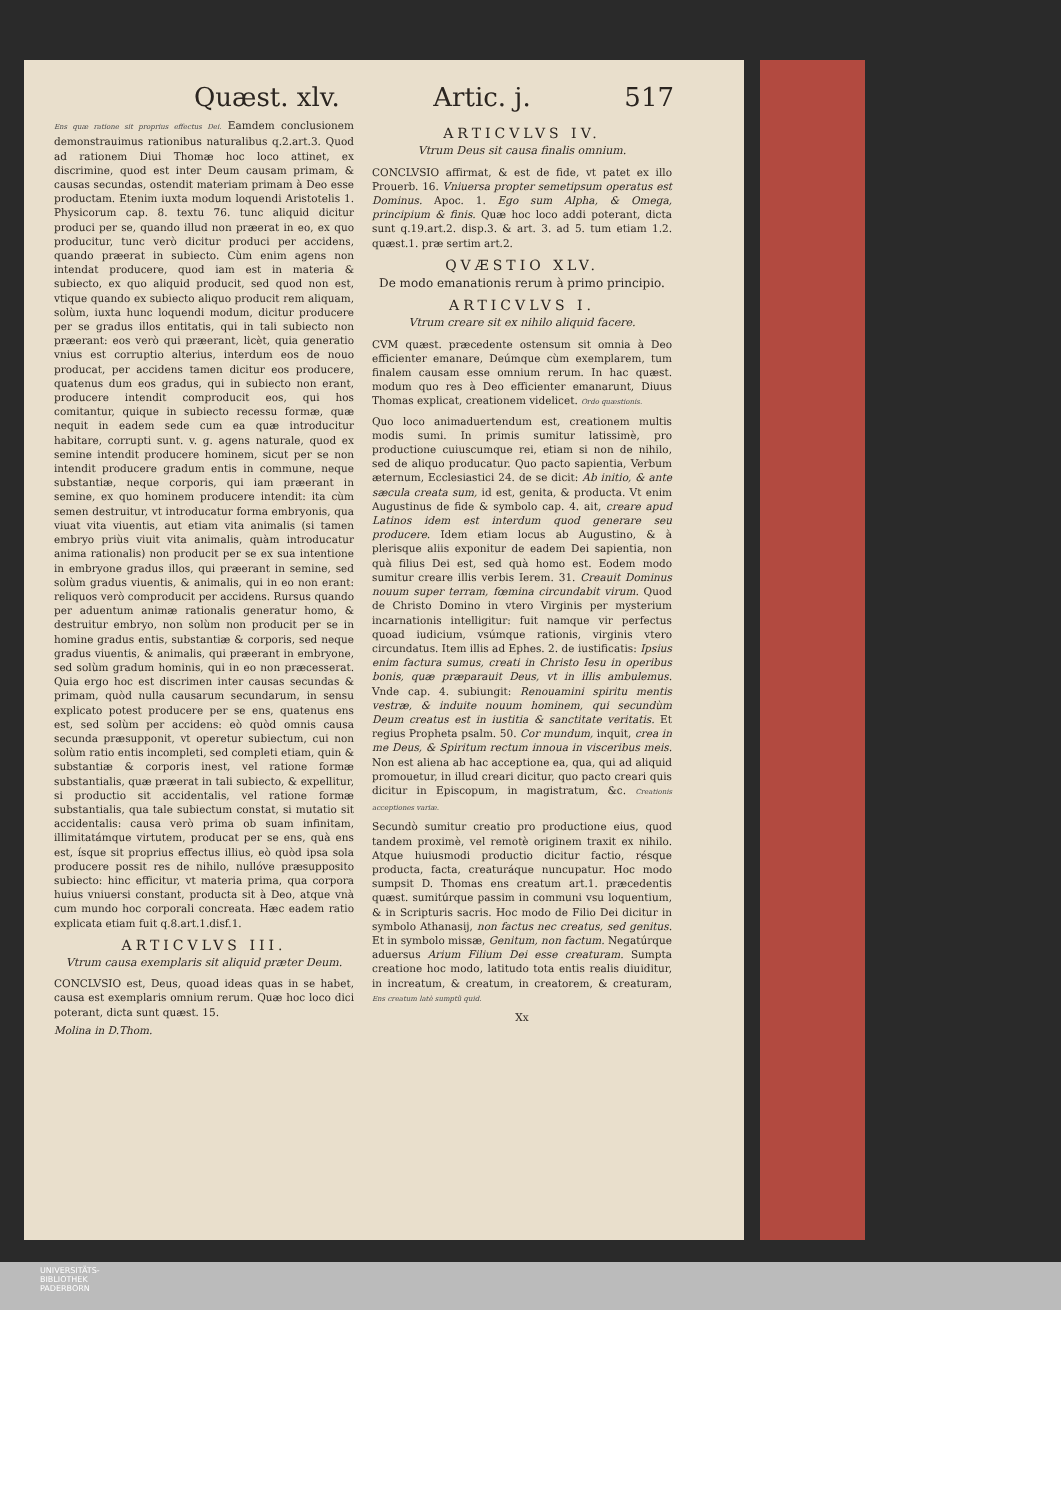Quæst. xlv. Artic. j. 517
Ens quæ ratione sit proprius effectus Dei. Eamdem conclusionem demonstrauimus rationibus naturalibus q.2.art.3. Quod ad rationem Diui Thomæ hoc loco attinet, ex discrimine, quod est inter Deum causam primam, & causas secundas, ostendit materiam primam à Deo esse productam. Etenim iuxta modum loquendi Aristotelis 1. Physicorum cap. 8. textu 76. tunc aliquid dicitur produci per se, quando illud non præerat in eo, ex quo producitur, tunc verò dicitur produci per accidens, quando præerat in subiecto. Cùm enim agens non intendat producere, quod iam est in materia & subiecto, ex quo aliquid producit, sed quod non est, vtique quando ex subiecto aliquo producit rem aliquam, solùm, iuxta hunc loquendi modum, dicitur producere per se gradus illos entitatis, qui in tali subiecto non præerant: eos verò qui præerant, licèt, quia generatio vnius est corruptio alterius, interdum eos de nouo producat, per accidens tamen dicitur eos producere, quatenus dum eos gradus, qui in subiecto non erant, producere intendit comproducit eos, qui hos comitantur, quique in subiecto recessu formæ, quæ nequit in eadem sede cum ea quæ introducitur habitare, corrupti sunt. v. g. agens naturale, quod ex semine intendit producere hominem, sicut per se non intendit producere gradum entis in commune, neque substantiæ, neque corporis, qui iam præerant in semine, ex quo hominem producere intendit: ita cùm semen destruitur, vt introducatur forma embryonis, qua viuat vita viuentis, aut etiam vita animalis (si tamen embryo priùs viuit vita animalis, quàm introducatur anima rationalis) non producit per se ex sua intentione in embryone gradus illos, qui præerant in semine, sed solùm gradus viuentis, & animalis, qui in eo non erant: reliquos verò comproducit per accidens. Rursus quando per aduentum animæ rationalis generatur homo, & destruitur embryo, non solùm non producit per se in homine gradus entis, substantiæ & corporis, sed neque gradus viuentis, & animalis, qui præerant in embryone, sed solùm gradum hominis, qui in eo non præcesserat. Quia ergo hoc est discrimen inter causas secundas & primam, quòd nulla causarum secundarum, in sensu explicato potest producere per se ens, quatenus ens est, sed solùm per accidens: eò quòd omnis causa secunda præsupponit, vt operetur subiectum, cui non solùm ratio entis incompleti, sed completi etiam, quin & substantiæ & corporis inest, vel ratione formæ substantialis, quæ præerat in tali subiecto, & expellitur, si productio sit accidentalis, vel ratione formæ substantialis, qua tale subiectum constat, si mutatio sit accidentalis: causa verò prima ob suam infinitam, illimitatámque virtutem, producat per se ens, quà ens est, ísque sit proprius effectus illius, eò quòd ipsa sola producere possit res de nihilo, nullóve præsupposito subiecto: hinc efficitur, vt materia prima, qua corpora huius vniuersi constant, producta sit à Deo, atque vnà cum mundo hoc corporali concreata. Hæc eadem ratio explicata etiam fuit q.8.art.1.disf.1.
ARTICVLVS III.
Vtrum causa exemplaris sit aliquid præter Deum.
CONCLVSIO est, Deus, quoad ideas quas in se habet, causa est exemplaris omnium rerum. Quæ hoc loco dici poterant, dicta sunt quæst. 15.
Molina in D.Thom.
ARTICVLVS IV.
Vtrum Deus sit causa finalis omnium.
CONCLVSIO affirmat, & est de fide, vt patet ex illo Prouerb. 16. Vniuersa propter semetipsum operatus est Dominus. Apoc. 1. Ego sum Alpha, & Omega, principium & finis. Quæ hoc loco addi poterant, dicta sunt q.19.art.2. disp.3. & art. 3. ad 5. tum etiam 1.2. quæst.1. præ sertim art.2.
QVÆSTIO XLV.
De modo emanationis rerum à primo principio.
ARTICVLVS I.
Vtrum creare sit ex nihilo aliquid facere.
CVM quæst. præcedente ostensum sit omnia à Deo efficienter emanare, Deúmque cùm exemplarem, tum finalem causam esse omnium rerum. In hac quæst. modum quo res à Deo efficienter emanarunt, Diuus Thomas explicat, creationem videlicet. Ordo quæstionis.
Quo loco animaduertendum est, creationem multis modis sumi. In primis sumitur latissimè, pro productione cuiuscumque rei, etiam si non de nihilo, sed de aliquo producatur. Quo pacto sapientia, Verbum æternum, Ecclesiastici 24. de se dicit: Ab initio, & ante sæcula creata sum, id est, genita, & producta. Vt enim Augustinus de fide & symbolo cap. 4. ait, creare apud Latinos idem est interdum quod generare seu producere. Idem etiam locus ab Augustino, & à plerisque aliis exponitur de eadem Dei sapientia, non quà filius Dei est, sed quà homo est. Eodem modo sumitur creare illis verbis Ierem. 31. Creauit Dominus nouum super terram, fœmina circundabit virum. Quod de Christo Domino in vtero Virginis per mysterium incarnationis intelligitur: fuit namque vir perfectus quoad iudicium, vsúmque rationis, virginis vtero circundatus. Item illis ad Ephes. 2. de iustificatis: Ipsius enim factura sumus, creati in Christo Iesu in operibus bonis, quæ præparauit Deus, vt in illis ambulemus. Vnde cap. 4. subiungit: Renouamini spiritu mentis vestræ, & induite nouum hominem, qui secundùm Deum creatus est in iustitia & sanctitate veritatis. Et regius Propheta psalm. 50. Cor mundum, inquit, crea in me Deus, & Spiritum rectum innoua in visceribus meis. Non est aliena ab hac acceptione ea, qua, qui ad aliquid promouetur, in illud creari dicitur, quo pacto creari quis dicitur in Episcopum, in magistratum, &c. Creationis acceptiones variæ.
Secundò sumitur creatio pro productione eius, quod tandem proximè, vel remotè originem traxit ex nihilo. Atque huiusmodi productio dicitur factio, résque producta, facta, creaturáque nuncupatur. Hoc modo sumpsit D. Thomas ens creatum art.1. præcedentis quæst. sumitúrque passim in communi vsu loquentium, & in Scripturis sacris. Hoc modo de Filio Dei dicitur in symbolo Athanasij, non factus nec creatus, sed genitus. Et in symbolo missæ, Genitum, non factum. Negatúrque aduersus Arium Filium Dei esse creaturam. Sumpta creatione hoc modo, latitudo tota entis realis diuiditur, in increatum, & creatum, in creatorem, & creaturam, Ens creatum latè sumptũ quid.
Xx
UNIVERSITÄTS-
BIBLIOTHEK
PADERBORN